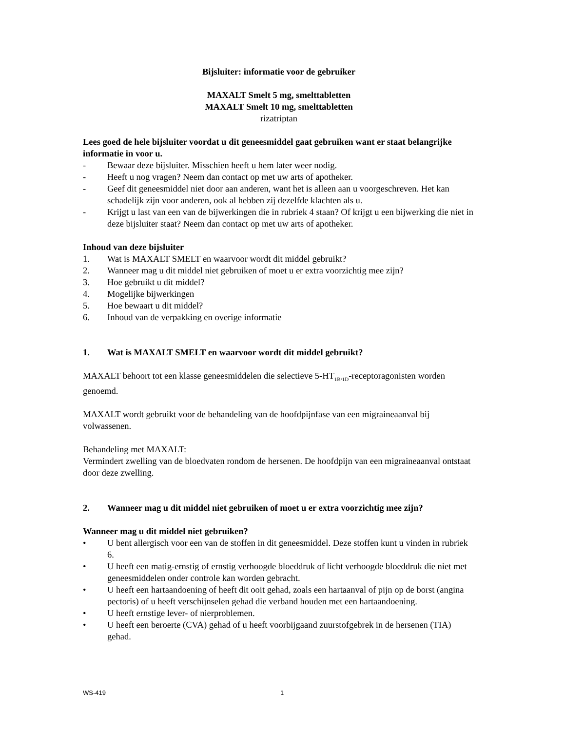Bijsluiter: informatie voor de gebruiker
MAXALT Smelt 5 mg, smelttabletten
MAXALT Smelt 10 mg, smelttabletten
rizatriptan
Lees goed de hele bijsluiter voordat u dit geneesmiddel gaat gebruiken want er staat belangrijke informatie in voor u.
- Bewaar deze bijsluiter. Misschien heeft u hem later weer nodig.
- Heeft u nog vragen? Neem dan contact op met uw arts of apotheker.
- Geef dit geneesmiddel niet door aan anderen, want het is alleen aan u voorgeschreven. Het kan schadelijk zijn voor anderen, ook al hebben zij dezelfde klachten als u.
- Krijgt u last van een van de bijwerkingen die in rubriek 4 staan? Of krijgt u een bijwerking die niet in deze bijsluiter staat? Neem dan contact op met uw arts of apotheker.
Inhoud van deze bijsluiter
1. Wat is MAXALT SMELT en waarvoor wordt dit middel gebruikt?
2. Wanneer mag u dit middel niet gebruiken of moet u er extra voorzichtig mee zijn?
3. Hoe gebruikt u dit middel?
4. Mogelijke bijwerkingen
5. Hoe bewaart u dit middel?
6. Inhoud van de verpakking en overige informatie
1. Wat is MAXALT SMELT en waarvoor wordt dit middel gebruikt?
MAXALT behoort tot een klasse geneesmiddelen die selectieve 5-HT<sub>1B/1D</sub>-receptoragonisten worden genoemd.
MAXALT wordt gebruikt voor de behandeling van de hoofdpijnfase van een migraineaanval bij volwassenen.
Behandeling met MAXALT:
Vermindert zwelling van de bloedvaten rondom de hersenen. De hoofdpijn van een migraineaanval ontstaat door deze zwelling.
2. Wanneer mag u dit middel niet gebruiken of moet u er extra voorzichtig mee zijn?
Wanneer mag u dit middel niet gebruiken?
• U bent allergisch voor een van de stoffen in dit geneesmiddel. Deze stoffen kunt u vinden in rubriek 6.
• U heeft een matig-ernstig of ernstig verhoogde bloeddruk of licht verhoogde bloeddruk die niet met geneesmiddelen onder controle kan worden gebracht.
• U heeft een hartaandoening of heeft dit ooit gehad, zoals een hartaanval of pijn op de borst (angina pectoris) of u heeft verschijnselen gehad die verband houden met een hartaandoening.
• U heeft ernstige lever- of nierproblemen.
• U heeft een beroerte (CVA) gehad of u heeft voorbijgaand zuurstofgebrek in de hersenen (TIA) gehad.
WS-419 1